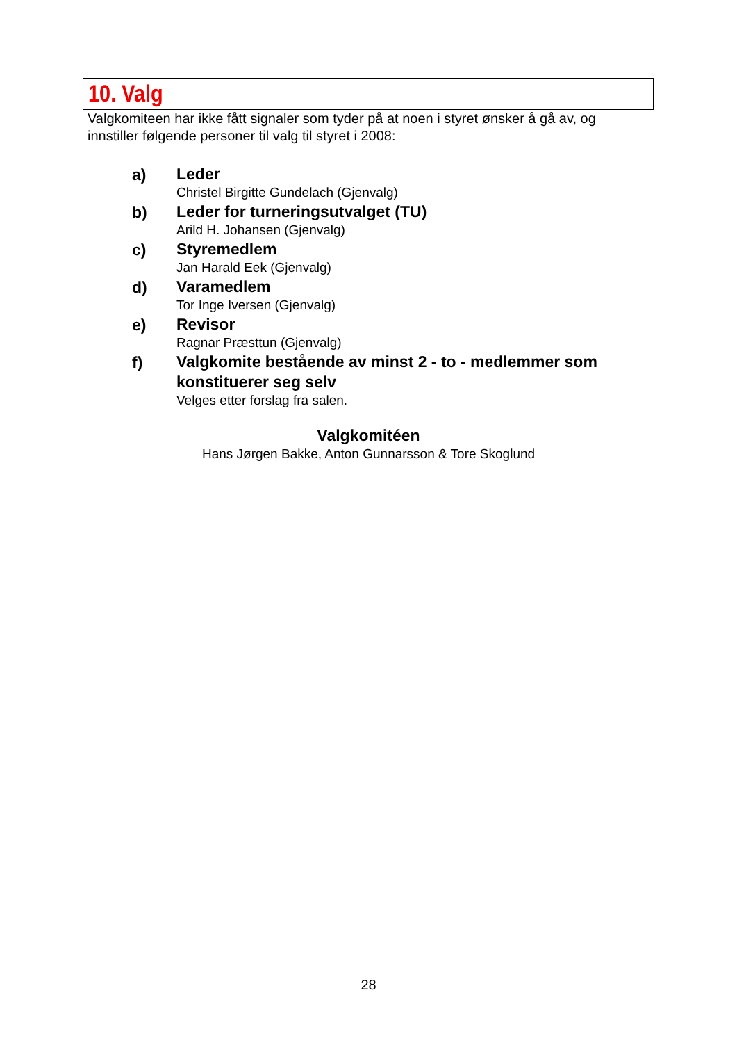10. Valg
Valgkomiteen har ikke fått signaler som tyder på at noen i styret ønsker å gå av, og innstiller følgende personer til valg til styret i 2008:
a)
Leder
Christel Birgitte Gundelach (Gjenvalg)
b)
Leder for turneringsutvalget (TU)
Arild H. Johansen (Gjenvalg)
c)
Styremedlem
Jan Harald Eek (Gjenvalg)
d)
Varamedlem
Tor Inge Iversen (Gjenvalg)
e)
Revisor
Ragnar Præsttun (Gjenvalg)
f)
Valgkomite bestående av minst 2 - to - medlemmer som konstituerer seg selv
Velges etter forslag fra salen.
Valgkomitéen
Hans Jørgen Bakke, Anton Gunnarsson & Tore Skoglund
28